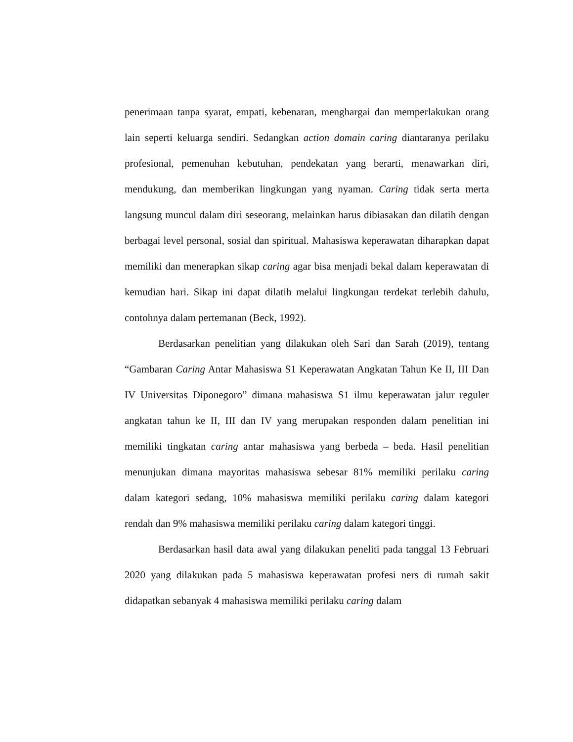penerimaan tanpa syarat, empati, kebenaran, menghargai dan memperlakukan orang lain seperti keluarga sendiri. Sedangkan action domain caring diantaranya perilaku profesional, pemenuhan kebutuhan, pendekatan yang berarti, menawarkan diri, mendukung, dan memberikan lingkungan yang nyaman. Caring tidak serta merta langsung muncul dalam diri seseorang, melainkan harus dibiasakan dan dilatih dengan berbagai level personal, sosial dan spiritual. Mahasiswa keperawatan diharapkan dapat memiliki dan menerapkan sikap caring agar bisa menjadi bekal dalam keperawatan di kemudian hari. Sikap ini dapat dilatih melalui lingkungan terdekat terlebih dahulu, contohnya dalam pertemanan (Beck, 1992).
Berdasarkan penelitian yang dilakukan oleh Sari dan Sarah (2019), tentang “Gambaran Caring Antar Mahasiswa S1 Keperawatan Angkatan Tahun Ke II, III Dan IV Universitas Diponegoro” dimana mahasiswa S1 ilmu keperawatan jalur reguler angkatan tahun ke II, III dan IV yang merupakan responden dalam penelitian ini memiliki tingkatan caring antar mahasiswa yang berbeda – beda. Hasil penelitian menunjukan dimana mayoritas mahasiswa sebesar 81% memiliki perilaku caring dalam kategori sedang, 10% mahasiswa memiliki perilaku caring dalam kategori rendah dan 9% mahasiswa memiliki perilaku caring dalam kategori tinggi.
Berdasarkan hasil data awal yang dilakukan peneliti pada tanggal 13 Februari 2020 yang dilakukan pada 5 mahasiswa keperawatan profesi ners di rumah sakit didapatkan sebanyak 4 mahasiswa memiliki perilaku caring dalam